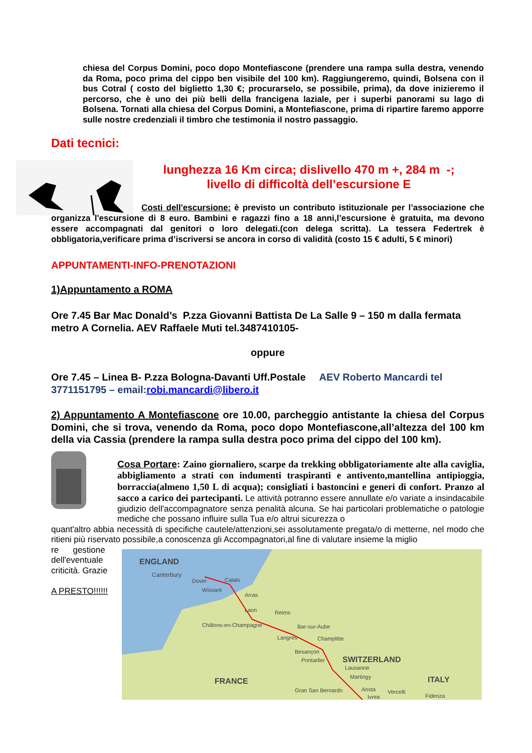chiesa del Corpus Domini, poco dopo Montefiascone (prendere una rampa sulla destra, venendo da Roma, poco prima del cippo ben visibile del 100 km). Raggiungeremo, quindi, Bolsena con il bus Cotral ( costo del biglietto 1,30 €; procurarselo, se possibile, prima), da dove inizieremo il percorso, che è uno dei più belli della francigena laziale, per i superbi panorami su lago di Bolsena. Tornati alla chiesa del Corpus Domini, a Montefiascone, prima di ripartire faremo apporre sulle nostre credenziali il timbro che testimonia il nostro passaggio.
Dati tecnici:
lunghezza 16 Km circa; dislivello 470 m +, 284 m -;
livello di difficoltà dell’escursione E
Costi dell'escursione: è previsto un contributo istituzionale per l’associazione che organizza l'escursione di 8 euro. Bambini e ragazzi fino a 18 anni,l’escursione è gratuita, ma devono essere accompagnati dal genitori o loro delegati.(con delega scritta). La tessera Federtrek è obbligatoria,verificare prima d’iscriversi se ancora in corso di validità (costo 15 € adulti, 5 € minori)
APPUNTAMENTI-INFO-PRENOTAZIONI
1)Appuntamento a ROMA
Ore 7.45 Bar Mac Donald’s P.zza Giovanni Battista De La Salle 9 – 150 m dalla fermata metro A Cornelia. AEV Raffaele Muti tel.3487410105-
oppure
Ore 7.45 – Linea B- P.zza Bologna-Davanti Uff.Postale AEV Roberto Mancardi tel 3771151795 – email: robi.mancardi@libero.it
2) Appuntamento A Montefiascone ore 10.00, parcheggio antistante la chiesa del Corpus Domini, che si trova, venendo da Roma, poco dopo Montefiascone,all’altezza del 100 km della via Cassia (prendere la rampa sulla destra poco prima del cippo del 100 km).
Cosa Portare: Zaino giornaliero, scarpe da trekking obbligatoriamente alte alla caviglia, abbigliamento a strati con indumenti traspiranti e antivento,mantellina antipioggia, borraccia(almeno 1,50 L di acqua); consigliati i bastoncini e generi di confort. Pranzo al sacco a carico dei partecipanti. Le attività potranno essere annullate e/o variate a insindacabile giudizio dell'accompagnatore senza penalità alcuna. Se hai particolari problematiche o patologie mediche che possano influire sulla Tua e/o altrui sicurezza o
quant'altro abbia necessità di specifiche cautele/attenzioni,sei assolutamente pregata/o di metterne, nel modo che ritieni più riservato possibile,a conoscenza gli Accompagnatori,al fine di valutare insieme la miglio
re gestione dell'eventuale criticità. Grazie
A PRESTO!!!!!!
ENGLAND
Canterbury
Calais
Dover
Wissant
Arras
Laon
Reims
Châlons-en-Champagne
Bar-sur-Aube
Langres
Champlitte
Besançon
Pontarlier
SWITZERLAND
Lausanne
Martingy
FRANCE
ITALY
Gran San Bernardo
Aosta
Vercelli
Ivrea
Fidenza